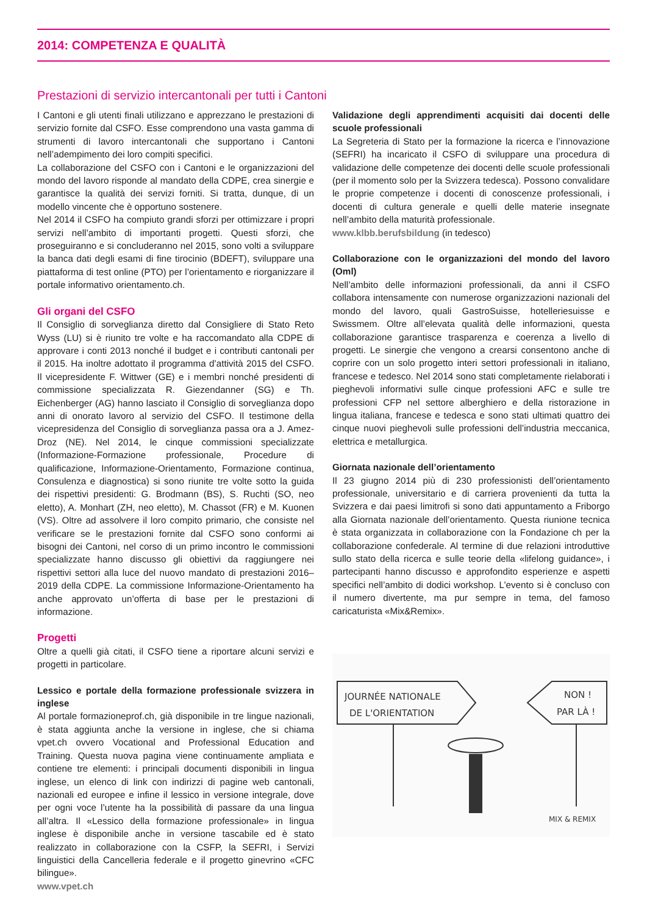2014: COMPETENZA E QUALITÀ
Prestazioni di servizio intercantonali per tutti i Cantoni
I Cantoni e gli utenti finali utilizzano e apprezzano le prestazioni di servizio fornite dal CSFO. Esse comprendono una vasta gamma di strumenti di lavoro intercantonali che supportano i Cantoni nell’adempimento dei loro compiti specifici.
La collaborazione del CSFO con i Cantoni e le organizzazioni del mondo del lavoro risponde al mandato della CDPE, crea sinergie e garantisce la qualità dei servizi forniti. Si tratta, dunque, di un modello vincente che è opportuno sostenere.
Nel 2014 il CSFO ha compiuto grandi sforzi per ottimizzare i propri servizi nell’ambito di importanti progetti. Questi sforzi, che proseguiranno e si concluderanno nel 2015, sono volti a sviluppare la banca dati degli esami di fine tirocinio (BDEFT), sviluppare una piattaforma di test online (PTO) per l’orientamento e riorganizzare il portale informativo orientamento.ch.
Gli organi del CSFO
Il Consiglio di sorveglianza diretto dal Consigliere di Stato Reto Wyss (LU) si è riunito tre volte e ha raccomandato alla CDPE di approvare i conti 2013 nonché il budget e i contributi cantonali per il 2015. Ha inoltre adottato il programma d’attività 2015 del CSFO. Il vicepresidente F. Wittwer (GE) e i membri nonché presidenti di commissione specializzata R. Giezendanner (SG) e Th. Eichenberger (AG) hanno lasciato il Consiglio di sorveglianza dopo anni di onorato lavoro al servizio del CSFO. Il testimone della vicepresidenza del Consiglio di sorveglianza passa ora a J. Amez-Droz (NE). Nel 2014, le cinque commissioni specializzate (Informazione-Formazione professionale, Procedure di qualificazione, Informazione-Orientamento, Formazione continua, Consulenza e diagnostica) si sono riunite tre volte sotto la guida dei rispettivi presidenti: G. Brodmann (BS), S. Ruchti (SO, neo eletto), A. Monhart (ZH, neo eletto), M. Chassot (FR) e M. Kuonen (VS). Oltre ad assolvere il loro compito primario, che consiste nel verificare se le prestazioni fornite dal CSFO sono conformi ai bisogni dei Cantoni, nel corso di un primo incontro le commissioni specializzate hanno discusso gli obiettivi da raggiungere nei rispettivi settori alla luce del nuovo mandato di prestazioni 2016–2019 della CDPE. La commissione Informazione-Orientamento ha anche approvato un’offerta di base per le prestazioni di informazione.
Progetti
Oltre a quelli già citati, il CSFO tiene a riportare alcuni servizi e progetti in particolare.
Lessico e portale della formazione professionale svizzera in inglese
Al portale formazioneprof.ch, già disponibile in tre lingue nazionali, è stata aggiunta anche la versione in inglese, che si chiama vpet.ch ovvero Vocational and Professional Education and Training. Questa nuova pagina viene continuamente ampliata e contiene tre elementi: i principali documenti disponibili in lingua inglese, un elenco di link con indirizzi di pagine web cantonali, nazionali ed europee e infine il lessico in versione integrale, dove per ogni voce l’utente ha la possibilità di passare da una lingua all’altra. Il «Lessico della formazione professionale» in lingua inglese è disponibile anche in versione tascabile ed è stato realizzato in collaborazione con la CSFP, la SEFRI, i Servizi linguistici della Cancelleria federale e il progetto ginevrino «CFC bilingue».
www.vpet.ch
Validazione degli apprendimenti acquisiti dai docenti delle scuole professionali
La Segreteria di Stato per la formazione la ricerca e l’innovazione (SEFRI) ha incaricato il CSFO di sviluppare una procedura di validazione delle competenze dei docenti delle scuole professionali (per il momento solo per la Svizzera tedesca). Possono convalidare le proprie competenze i docenti di conoscenze professionali, i docenti di cultura generale e quelli delle materie insegnate nell’ambito della maturità professionale.
www.klbb.berufsbildung (in tedesco)
Collaborazione con le organizzazioni del mondo del lavoro (Oml)
Nell’ambito delle informazioni professionali, da anni il CSFO collabora intensamente con numerose organizzazioni nazionali del mondo del lavoro, quali GastroSuisse, hotelleriesuisse e Swissmem. Oltre all’elevata qualità delle informazioni, questa collaborazione garantisce trasparenza e coerenza a livello di progetti. Le sinergie che vengono a crearsi consentono anche di coprire con un solo progetto interi settori professionali in italiano, francese e tedesco. Nel 2014 sono stati completamente rielaborati i pieghevoli informativi sulle cinque professioni AFC e sulle tre professioni CFP nel settore alberghiero e della ristorazione in lingua italiana, francese e tedesca e sono stati ultimati quattro dei cinque nuovi pieghevoli sulle professioni dell’industria meccanica, elettrica e metallurgica.
Giornata nazionale dell’orientamento
Il 23 giugno 2014 più di 230 professionisti dell’orientamento professionale, universitario e di carriera provenienti da tutta la Svizzera e dai paesi limitrofi si sono dati appuntamento a Friborgo alla Giornata nazionale dell’orientamento. Questa riunione tecnica è stata organizzata in collaborazione con la Fondazione ch per la collaborazione confederale. Al termine di due relazioni introduttive sullo stato della ricerca e sulle teorie della «lifelong guidance», i partecipanti hanno discusso e approfondito esperienze e aspetti specifici nell’ambito di dodici workshop. L’evento si è concluso con il numero divertente, ma pur sempre in tema, del famoso caricaturista «Mix&Remix».
JOURNÉE NATIONALE
DE L'ORIENTATION
NON !
PAR LÀ !
MIX & REMIX